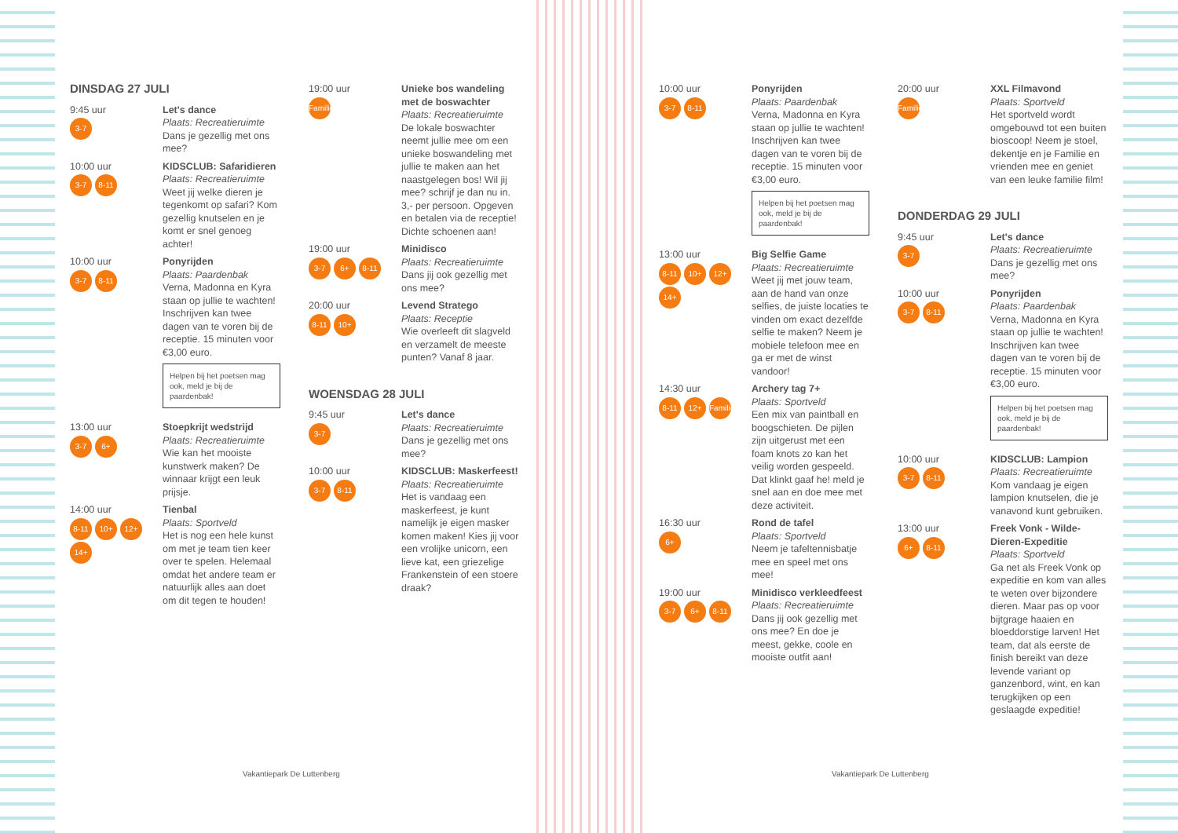DINSDAG 27 JULI
9:45 uur
3-7
Let's dance
Plaats: Recreatieruimte
Dans je gezellig met ons mee?
10:00 uur
3-7 8-11
KIDSCLUB: Safaridieren
Plaats: Recreatieruimte
Weet jij welke dieren je tegenkomt op safari? Kom gezellig knutselen en je komt er snel genoeg achter!
10:00 uur
3-7 8-11
Ponyrijden
Plaats: Paardenbak
Verna, Madonna en Kyra staan op jullie te wachten! Inschrijven kan twee dagen van te voren bij de receptie. 15 minuten voor €3,00 euro.
Helpen bij het poetsen mag ook, meld je bij de paardenbak!
13:00 uur
3-7 6+
Stoepkrijt wedstrijd
Plaats: Recreatieruimte
Wie kan het mooiste kunstwerk maken? De winnaar krijgt een leuk prijsje.
14:00 uur
8-11 10+ 12+ 14+
Tienbal
Plaats: Sportveld
Het is nog een hele kunst om met je team tien keer over te spelen. Helemaal omdat het andere team er natuurlijk alles aan doet om dit tegen te houden!
19:00 uur
Familie
Unieke bos wandeling met de boswachter
Plaats: Recreatieruimte
De lokale boswachter neemt jullie mee om een unieke boswandeling met jullie te maken aan het naastgelegen bos! Wil jij mee? schrijf je dan nu in. 3,- per persoon. Opgeven en betalen via de receptie!
Dichte schoenen aan!
19:00 uur
3-7 6+ 8-11
Minidisco
Plaats: Recreatieruimte
Dans jij ook gezellig met ons mee?
20:00 uur
8-11 10+
Levend Stratego
Plaats: Receptie
Wie overleeft dit slagveld en verzamelt de meeste punten? Vanaf 8 jaar.
WOENSDAG 28 JULI
9:45 uur
3-7
Let's dance
Plaats: Recreatieruimte
Dans je gezellig met ons mee?
10:00 uur
3-7 8-11
KIDSCLUB: Maskerfeest!
Plaats: Recreatieruimte
Het is vandaag een maskerfeest, je kunt namelijk je eigen masker komen maken! Kies jij voor een vrolijke unicorn, een lieve kat, een griezelige Frankenstein of een stoere draak?
10:00 uur
3-7 8-11
Ponyrijden
Plaats: Paardenbak
Verna, Madonna en Kyra staan op jullie te wachten! Inschrijven kan twee dagen van te voren bij de receptie. 15 minuten voor €3,00 euro.
Helpen bij het poetsen mag ook, meld je bij de paardenbak!
13:00 uur
8-11 10+ 12+ 14+
Big Selfie Game
Plaats: Recreatieruimte
Weet jij met jouw team, aan de hand van onze selfies, de juiste locaties te vinden om exact dezelfde selfie te maken? Neem je mobiele telefoon mee en ga er met de winst vandoor!
14:30 uur
8-11 12+ Familie
Archery tag 7+
Plaats: Sportveld
Een mix van paintball en boogschieten. De pijlen zijn uitgerust met een foam knots zo kan het veilig worden gespeeld. Dat klinkt gaaf he! meld je snel aan en doe mee met deze activiteit.
16:30 uur
6+
Rond de tafel
Plaats: Sportveld
Neem je tafeltennisbatje mee en speel met ons mee!
19:00 uur
3-7 6+ 8-11
Minidisco verkleedfeest
Plaats: Recreatieruimte
Dans jij ook gezellig met ons mee? En doe je meest, gekke, coole en mooiste outfit aan!
20:00 uur
Familie
XXL Filmavond
Plaats: Sportveld
Het sportveld wordt omgebouwd tot een buiten bioscoop! Neem je stoel, dekentje en je Familie en vrienden mee en geniet van een leuke familie film!
DONDERDAG 29 JULI
9:45 uur
3-7
Let's dance
Plaats: Recreatieruimte
Dans je gezellig met ons mee?
10:00 uur
3-7 8-11
Ponyrijden
Plaats: Paardenbak
Verna, Madonna en Kyra staan op jullie te wachten! Inschrijven kan twee dagen van te voren bij de receptie. 15 minuten voor €3,00 euro.
Helpen bij het poetsen mag ook, meld je bij de paardenbak!
10:00 uur
3-7 8-11
KIDSCLUB: Lampion
Plaats: Recreatieruimte
Kom vandaag je eigen lampion knutselen, die je vanavond kunt gebruiken.
13:00 uur
6+ 8-11
Freek Vonk - Wilde-Dieren-Expeditie
Plaats: Sportveld
Ga net als Freek Vonk op expeditie en kom van alles te weten over bijzondere dieren. Maar pas op voor bijtgrage haaien en bloeddorstige larven! Het team, dat als eerste de finish bereikt van deze levende variant op ganzenbord, wint, en kan terugkijken op een geslaagde expeditie!
Vakantiepark De Luttenberg Vakantiepark De Luttenberg